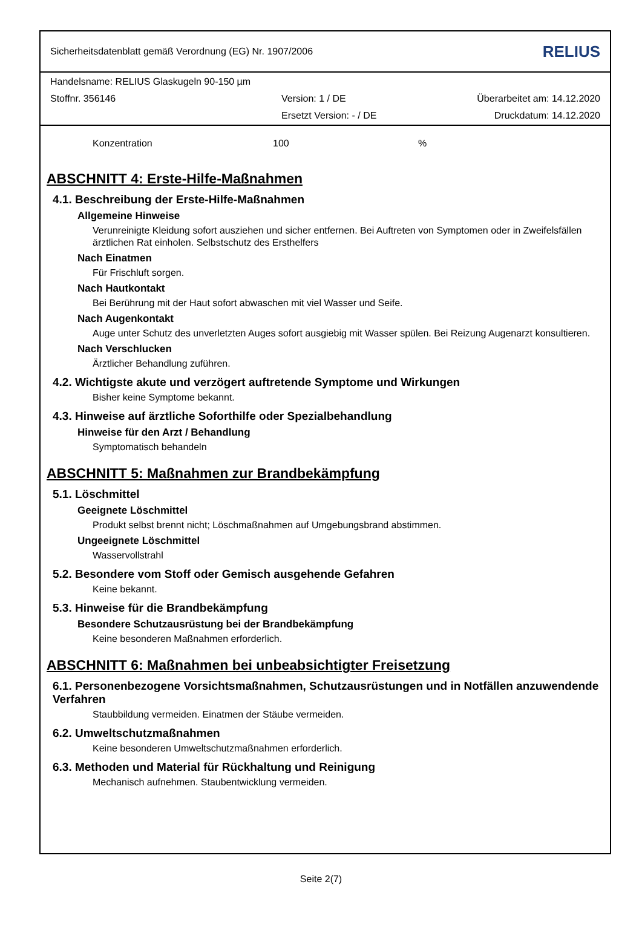Sicherheitsdatenblatt gemäß Verordnung (EG) Nr. 1907/2006 RELIUS
Handelsname: RELIUS Glaskugeln 90-150 µm
Stoffnr. 356146 Version: 1 / DE Überarbeitet am: 14.12.2020
Ersetzt Version: - / DE Druckdatum: 14.12.2020
Konzentration 100%
ABSCHNITT 4: Erste-Hilfe-Maßnahmen
4.1. Beschreibung der Erste-Hilfe-Maßnahmen
Allgemeine Hinweise
Verunreinigte Kleidung sofort ausziehen und sicher entfernen. Bei Auftreten von Symptomen oder in Zweifelsfällen ärztlichen Rat einholen. Selbstschutz des Ersthelfers
Nach Einatmen
Für Frischluft sorgen.
Nach Hautkontakt
Bei Berührung mit der Haut sofort abwaschen mit viel Wasser und Seife.
Nach Augenkontakt
Auge unter Schutz des unverletzten Auges sofort ausgiebig mit Wasser spülen. Bei Reizung Augenarzt konsultieren.
Nach Verschlucken
Ärztlicher Behandlung zuführen.
4.2. Wichtigste akute und verzögert auftretende Symptome und Wirkungen
Bisher keine Symptome bekannt.
4.3. Hinweise auf ärztliche Soforthilfe oder Spezialbehandlung
Hinweise für den Arzt / Behandlung
Symptomatisch behandeln
ABSCHNITT 5: Maßnahmen zur Brandbekämpfung
5.1. Löschmittel
Geeignete Löschmittel
Produkt selbst brennt nicht; Löschmaßnahmen auf Umgebungsbrand abstimmen.
Ungeeignete Löschmittel
Wasservollstrahl
5.2. Besondere vom Stoff oder Gemisch ausgehende Gefahren
Keine bekannt.
5.3. Hinweise für die Brandbekämpfung
Besondere Schutzausrüstung bei der Brandbekämpfung
Keine besonderen Maßnahmen erforderlich.
ABSCHNITT 6: Maßnahmen bei unbeabsichtigter Freisetzung
6.1. Personenbezogene Vorsichtsmaßnahmen, Schutzausrüstungen und in Notfällen anzuwendende Verfahren
Staubbildung vermeiden. Einatmen der Stäube vermeiden.
6.2. Umweltschutzmaßnahmen
Keine besonderen Umweltschutzmaßnahmen erforderlich.
6.3. Methoden und Material für Rückhaltung und Reinigung
Mechanisch aufnehmen. Staubentwicklung vermeiden.
Seite 2(7)